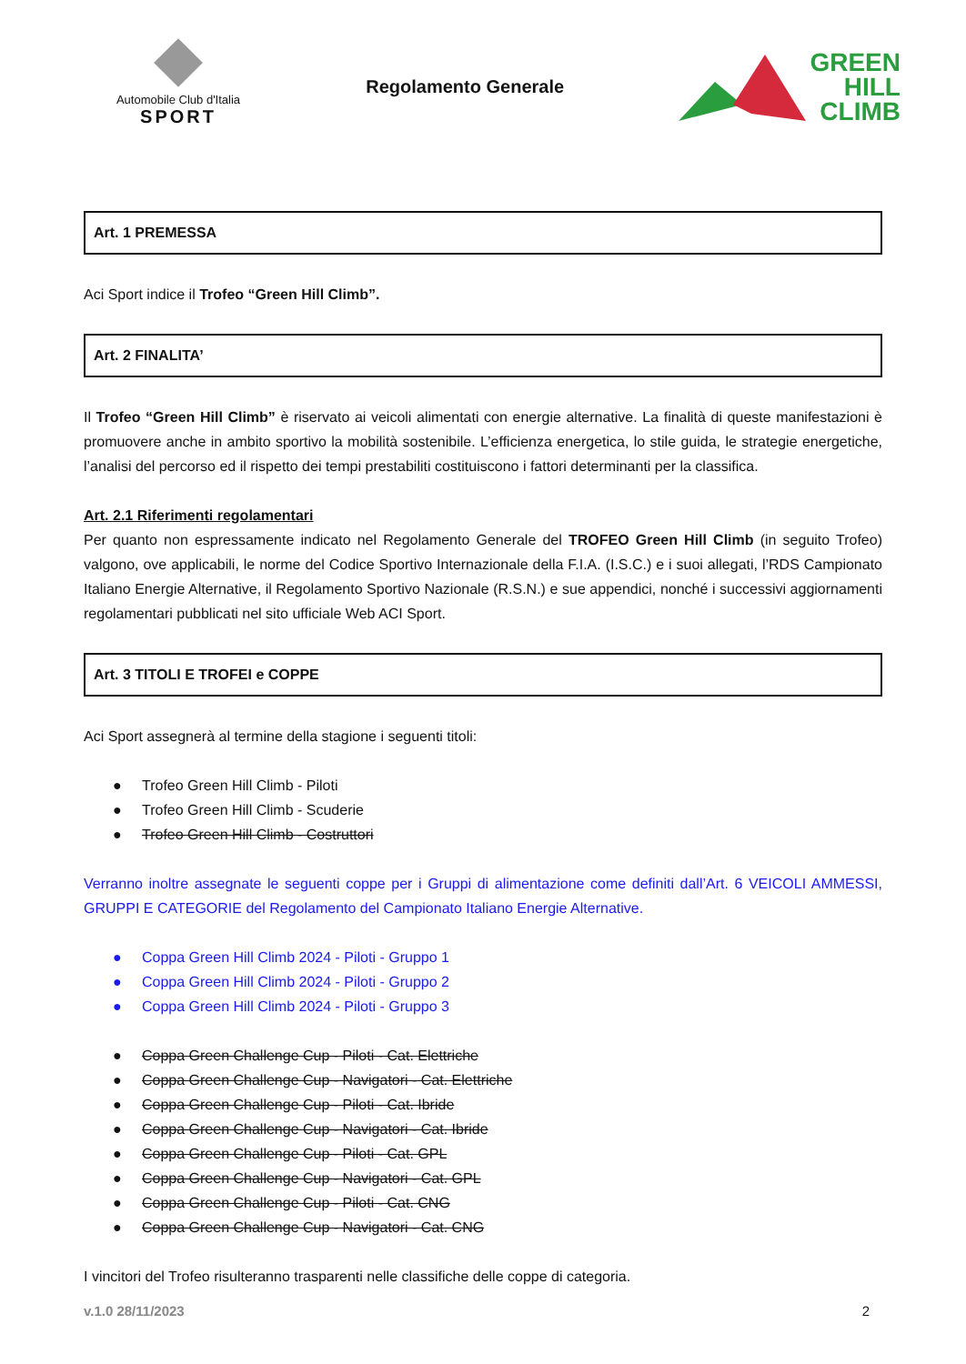Automobile Club d'Italia
SPORT
Regolamento Generale
GREEN
HILL
CLIMB
Art. 1 PREMESSA
Aci Sport indice il Trofeo “Green Hill Climb”.
Art. 2 FINALITA’
Il Trofeo “Green Hill Climb” è riservato ai veicoli alimentati con energie alternative. La finalità di queste manifestazioni è promuovere anche in ambito sportivo la mobilità sostenibile. L’efficienza energetica, lo stile guida, le strategie energetiche, l’analisi del percorso ed il rispetto dei tempi prestabiliti costituiscono i fattori determinanti per la classifica.
Art. 2.1 Riferimenti regolamentari
Per quanto non espressamente indicato nel Regolamento Generale del TROFEO Green Hill Climb (in seguito Trofeo) valgono, ove applicabili, le norme del Codice Sportivo Internazionale della F.I.A. (I.S.C.) e i suoi allegati, l’RDS Campionato Italiano Energie Alternative, il Regolamento Sportivo Nazionale (R.S.N.) e sue appendici, nonché i successivi aggiornamenti regolamentari pubblicati nel sito ufficiale Web ACI Sport.
Art. 3 TITOLI E TROFEI e COPPE
Aci Sport assegnerà al termine della stagione i seguenti titoli:
● Trofeo Green Hill Climb - Piloti
● Trofeo Green Hill Climb - Scuderie
● Trofeo Green Hill Climb - Costruttori
Verranno inoltre assegnate le seguenti coppe per i Gruppi di alimentazione come definiti dall’Art. 6 VEICOLI AMMESSI, GRUPPI E CATEGORIE del Regolamento del Campionato Italiano Energie Alternative.
● Coppa Green Hill Climb 2024 - Piloti - Gruppo 1
● Coppa Green Hill Climb 2024 - Piloti - Gruppo 2
● Coppa Green Hill Climb 2024 - Piloti - Gruppo 3
● Coppa Green Challenge Cup - Piloti - Cat. Elettriche
● Coppa Green Challenge Cup - Navigatori - Cat. Elettriche
● Coppa Green Challenge Cup - Piloti - Cat. Ibride
● Coppa Green Challenge Cup - Navigatori - Cat. Ibride
● Coppa Green Challenge Cup - Piloti - Cat. GPL
● Coppa Green Challenge Cup - Navigatori - Cat. GPL
● Coppa Green Challenge Cup - Piloti - Cat. CNG
● Coppa Green Challenge Cup - Navigatori - Cat. CNG
I vincitori del Trofeo risulteranno trasparenti nelle classifiche delle coppe di categoria.
v.1.0 28/11/2023 2